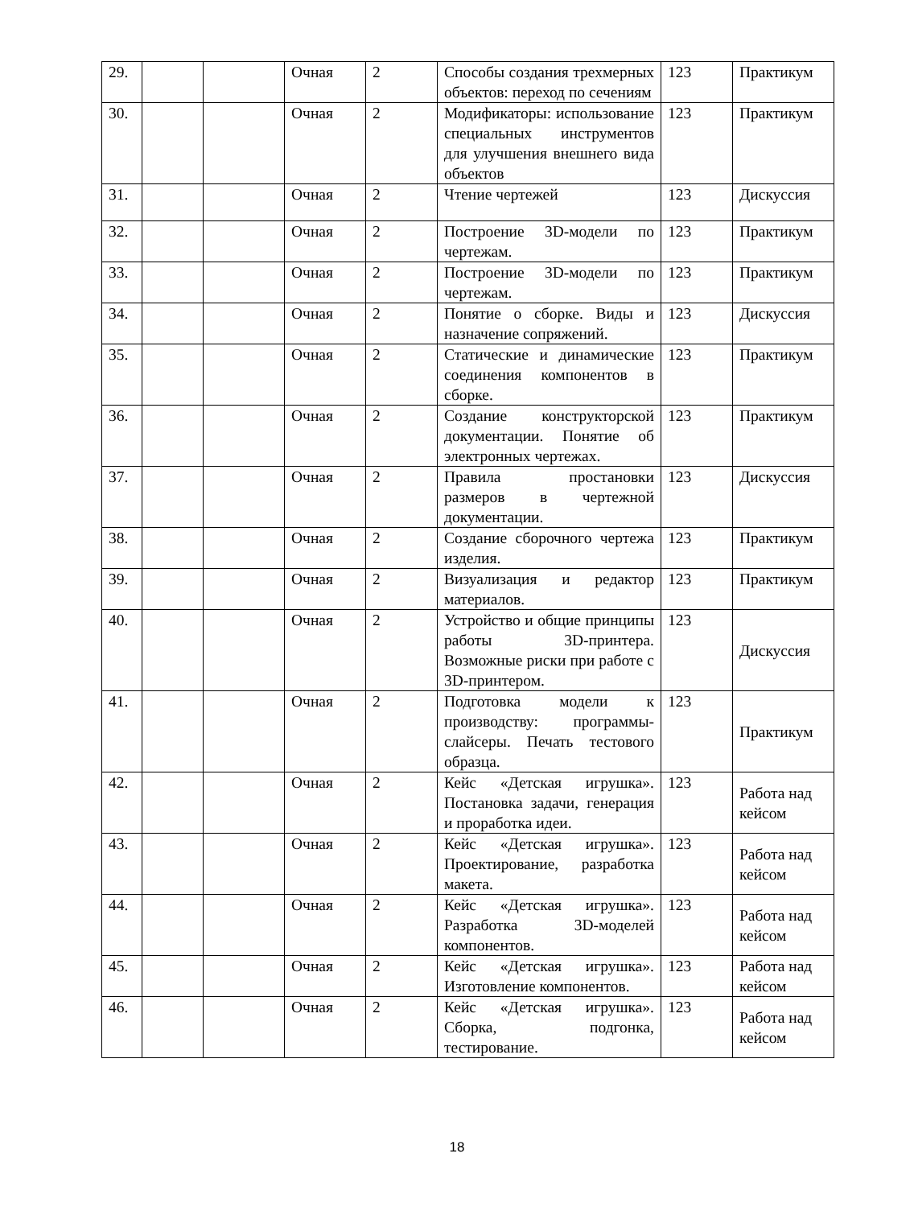| 29. | | | Очная | 2 | Способы создания трехмерных объектов: переход по сечениям | 123 | Практикум |
| 30. | | | Очная | 2 | Модификаторы: использование специальных инструментов для улучшения внешнего вида объектов | 123 | Практикум |
| 31. | | | Очная | 2 | Чтение чертежей | 123 | Дискуссия |
| 32. | | | Очная | 2 | Построение 3D-модели по чертежам. | 123 | Практикум |
| 33. | | | Очная | 2 | Построение 3D-модели по чертежам. | 123 | Практикум |
| 34. | | | Очная | 2 | Понятие о сборке. Виды и назначение сопряжений. | 123 | Дискуссия |
| 35. | | | Очная | 2 | Статические и динамические соединения компонентов в сборке. | 123 | Практикум |
| 36. | | | Очная | 2 | Создание конструкторской документации. Понятие об электронных чертежах. | 123 | Практикум |
| 37. | | | Очная | 2 | Правила простановки размеров в чертежной документации. | 123 | Дискуссия |
| 38. | | | Очная | 2 | Создание сборочного чертежа изделия. | 123 | Практикум |
| 39. | | | Очная | 2 | Визуализация и редактор материалов. | 123 | Практикум |
| 40. | | | Очная | 2 | Устройство и общие принципы работы 3D-принтера. Возможные риски при работе с 3D-принтером. | 123 | Дискуссия |
| 41. | | | Очная | 2 | Подготовка модели к производству: программы-слайсеры. Печать тестового образца. | 123 | Практикум |
| 42. | | | Очная | 2 | Кейс «Детская игрушка». Постановка задачи, генерация и проработка идеи. | 123 | Работа над кейсом |
| 43. | | | Очная | 2 | Кейс «Детская игрушка». Проектирование, разработка макета. | 123 | Работа над кейсом |
| 44. | | | Очная | 2 | Кейс «Детская игрушка». Разработка 3D-моделей компонентов. | 123 | Работа над кейсом |
| 45. | | | Очная | 2 | Кейс «Детская игрушка». Изготовление компонентов. | 123 | Работа над кейсом |
| 46. | | | Очная | 2 | Кейс «Детская игрушка». Сборка, подгонка, тестирование. | 123 | Работа над кейсом |
18